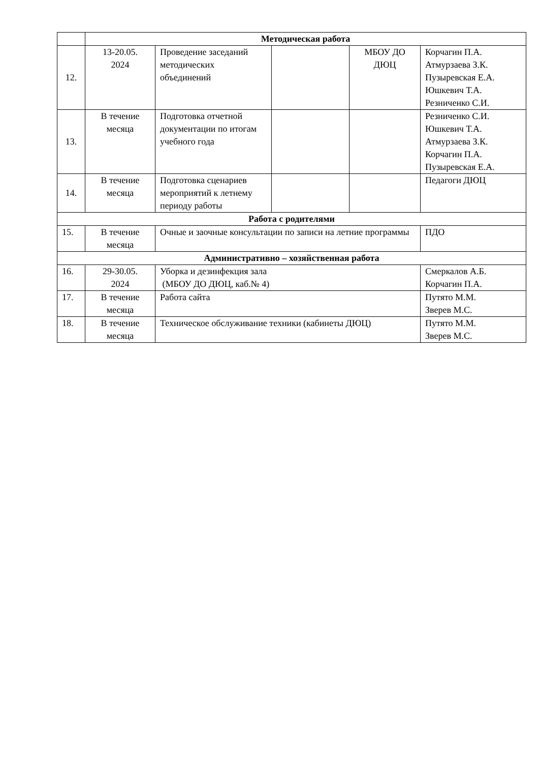| | Методическая работа | | | | |
| 12. | 13-20.05. 2024 | Проведение заседаний методических объединений | | МБОУ ДО ДЮЦ | Корчагин П.А. Атмурзаева З.К. Пузыревская Е.А. Юшкевич Т.А. Резниченко С.И. |
| 13. | В течение месяца | Подготовка отчетной документации по итогам учебного года | | | Резниченко С.И. Юшкевич Т.А. Атмурзаева З.К. Корчагин П.А. Пузыревская Е.А. |
| 14. | В течение месяца | Подготовка сценариев мероприятий к летнему периоду работы | | | Педагоги ДЮЦ |
| Работа с родителями | | | | | |
| 15. | В течение месяца | Очные и заочные консультации по записи на летние программы | | | ПДО |
| Административно – хозяйственная работа | | | | | |
| 16. | 29-30.05. 2024 | Уборка и дезинфекция зала (МБОУ ДО ДЮЦ, каб.№ 4) | | | Смеркалов А.Б. Корчагин П.А. |
| 17. | В течение месяца | Работа сайта | | | Путято М.М. Зверев М.С. |
| 18. | В течение месяца | Техническое обслуживание техники (кабинеты ДЮЦ) | | | Путято М.М. Зверев М.С. |